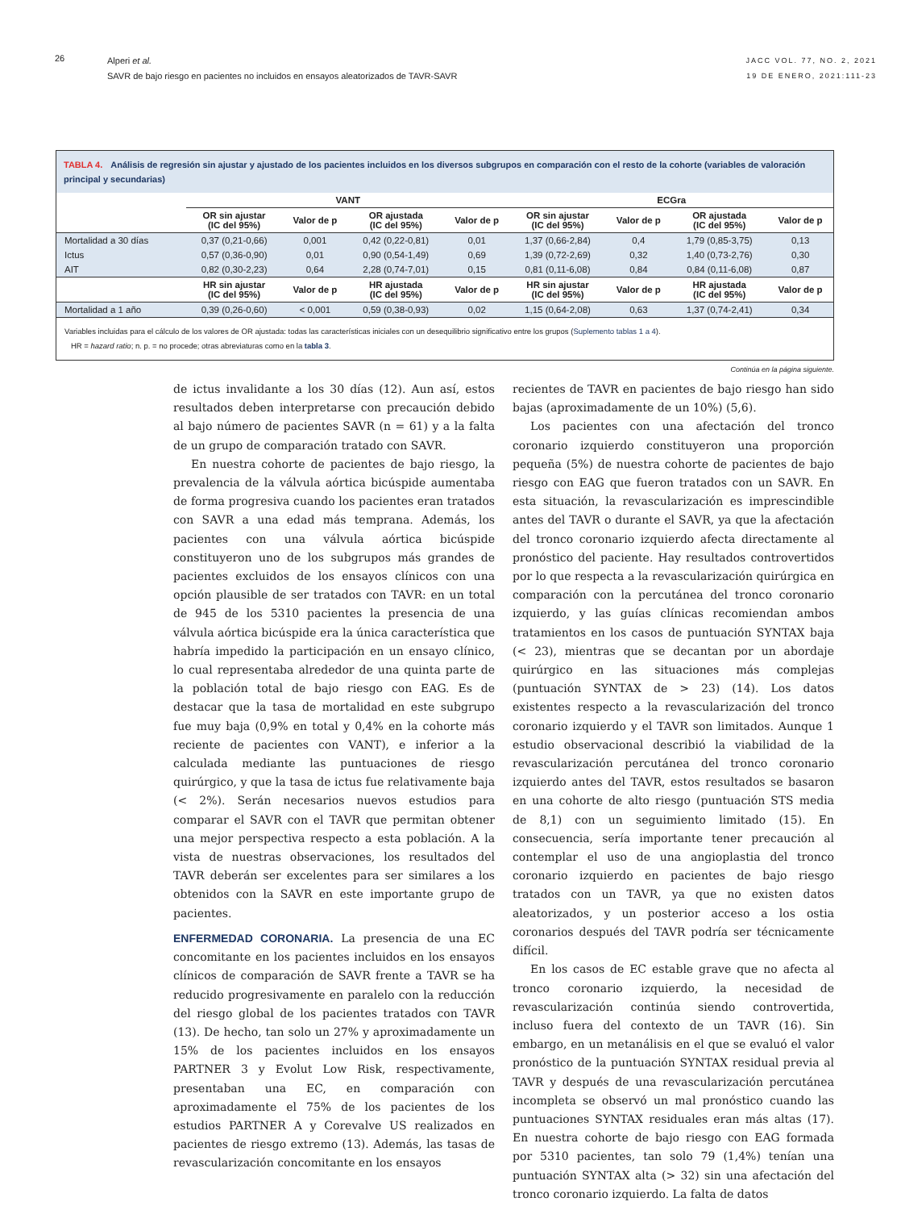26
Alperi et al.
SAVR de bajo riesgo en pacientes no incluidos en ensayos aleatorizados de TAVR-SAVR
JACC VOL. 77, NO. 2, 2021
19 DE ENERO, 2021:111-23
TABLA 4. Análisis de regresión sin ajustar y ajustado de los pacientes incluidos en los diversos subgrupos en comparación con el resto de la cohorte (variables de valoración principal y secundarias)
| | VANT | | | | ECGra | | | |
| --- | --- | --- | --- | --- | --- | --- | --- | --- |
| | OR sin ajustar (IC del 95%) | Valor de p | OR ajustada (IC del 95%) | Valor de p | OR sin ajustar (IC del 95%) | Valor de p | OR ajustada (IC del 95%) | Valor de p |
| Mortalidad a 30 días | 0,37 (0,21-0,66) | 0,001 | 0,42 (0,22-0,81) | 0,01 | 1,37 (0,66-2,84) | 0,4 | 1,79 (0,85-3,75) | 0,13 |
| Ictus | 0,57 (0,36-0,90) | 0,01 | 0,90 (0,54-1,49) | 0,69 | 1,39 (0,72-2,69) | 0,32 | 1,40 (0,73-2,76) | 0,30 |
| AIT | 0,82 (0,30-2,23) | 0,64 | 2,28 (0,74-7,01) | 0,15 | 0,81 (0,11-6,08) | 0,84 | 0,84 (0,11-6,08) | 0,87 |
| | HR sin ajustar (IC del 95%) | Valor de p | HR ajustada (IC del 95%) | Valor de p | HR sin ajustar (IC del 95%) | Valor de p | HR ajustada (IC del 95%) | Valor de p |
| Mortalidad a 1 año | 0,39 (0,26-0,60) | < 0,001 | 0,59 (0,38-0,93) | 0,02 | 1,15 (0,64-2,08) | 0,63 | 1,37 (0,74-2,41) | 0,34 |
Variables incluidas para el cálculo de los valores de OR ajustada: todas las características iniciales con un desequilibrio significativo entre los grupos (Suplemento tablas 1 a 4).
HR = hazard ratio; n. p. = no procede; otras abreviaturas como en la tabla 3.
Continúa en la página siguiente.
de ictus invalidante a los 30 días (12). Aun así, estos resultados deben interpretarse con precaución debido al bajo número de pacientes SAVR (n = 61) y a la falta de un grupo de comparación tratado con SAVR.
En nuestra cohorte de pacientes de bajo riesgo, la prevalencia de la válvula aórtica bicúspide aumentaba de forma progresiva cuando los pacientes eran tratados con SAVR a una edad más temprana. Además, los pacientes con una válvula aórtica bicúspide constituyeron uno de los subgrupos más grandes de pacientes excluidos de los ensayos clínicos con una opción plausible de ser tratados con TAVR: en un total de 945 de los 5310 pacientes la presencia de una válvula aórtica bicúspide era la única característica que habría impedido la participación en un ensayo clínico, lo cual representaba alrededor de una quinta parte de la población total de bajo riesgo con EAG. Es de destacar que la tasa de mortalidad en este subgrupo fue muy baja (0,9% en total y 0,4% en la cohorte más reciente de pacientes con VANT), e inferior a la calculada mediante las puntuaciones de riesgo quirúrgico, y que la tasa de ictus fue relativamente baja (< 2%). Serán necesarios nuevos estudios para comparar el SAVR con el TAVR que permitan obtener una mejor perspectiva respecto a esta población. A la vista de nuestras observaciones, los resultados del TAVR deberán ser excelentes para ser similares a los obtenidos con la SAVR en este importante grupo de pacientes.
ENFERMEDAD CORONARIA. La presencia de una EC concomitante en los pacientes incluidos en los ensayos clínicos de comparación de SAVR frente a TAVR se ha reducido progresivamente en paralelo con la reducción del riesgo global de los pacientes tratados con TAVR (13). De hecho, tan solo un 27% y aproximadamente un 15% de los pacientes incluidos en los ensayos PARTNER 3 y Evolut Low Risk, respectivamente, presentaban una EC, en comparación con aproximadamente el 75% de los pacientes de los estudios PARTNER A y Corevalve US realizados en pacientes de riesgo extremo (13). Además, las tasas de revascularización concomitante en los ensayos
recientes de TAVR en pacientes de bajo riesgo han sido bajas (aproximadamente de un 10%) (5,6).
Los pacientes con una afectación del tronco coronario izquierdo constituyeron una proporción pequeña (5%) de nuestra cohorte de pacientes de bajo riesgo con EAG que fueron tratados con un SAVR. En esta situación, la revascularización es imprescindible antes del TAVR o durante el SAVR, ya que la afectación del tronco coronario izquierdo afecta directamente al pronóstico del paciente. Hay resultados controvertidos por lo que respecta a la revascularización quirúrgica en comparación con la percutánea del tronco coronario izquierdo, y las guías clínicas recomiendan ambos tratamientos en los casos de puntuación SYNTAX baja (< 23), mientras que se decantan por un abordaje quirúrgico en las situaciones más complejas (puntuación SYNTAX de > 23) (14). Los datos existentes respecto a la revascularización del tronco coronario izquierdo y el TAVR son limitados. Aunque 1 estudio observacional describió la viabilidad de la revascularización percutánea del tronco coronario izquierdo antes del TAVR, estos resultados se basaron en una cohorte de alto riesgo (puntuación STS media de 8,1) con un seguimiento limitado (15). En consecuencia, sería importante tener precaución al contemplar el uso de una angioplastia del tronco coronario izquierdo en pacientes de bajo riesgo tratados con un TAVR, ya que no existen datos aleatorizados, y un posterior acceso a los ostia coronarios después del TAVR podría ser técnicamente difícil.
En los casos de EC estable grave que no afecta al tronco coronario izquierdo, la necesidad de revascularización continúa siendo controvertida, incluso fuera del contexto de un TAVR (16). Sin embargo, en un metanálisis en el que se evaluó el valor pronóstico de la puntuación SYNTAX residual previa al TAVR y después de una revascularización percutánea incompleta se observó un mal pronóstico cuando las puntuaciones SYNTAX residuales eran más altas (17). En nuestra cohorte de bajo riesgo con EAG formada por 5310 pacientes, tan solo 79 (1,4%) tenían una puntuación SYNTAX alta (> 32) sin una afectación del tronco coronario izquierdo. La falta de datos